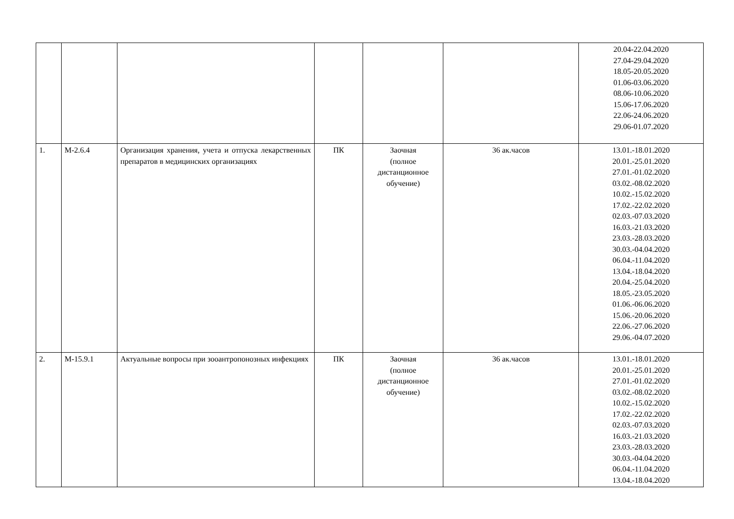| | | | | | | 20.04-22.04.2020 27.04-29.04.2020 18.05-20.05.2020 01.06-03.06.2020 08.06-10.06.2020 15.06-17.06.2020 22.06-24.06.2020 29.06-01.07.2020 |
| 1. | М-2.6.4 | Организация хранения, учета и отпуска лекарственных препаратов в медицинских организациях | ПК | Заочная (полное дистанционное обучение) | 36 ак.часов | 13.01.-18.01.2020 20.01.-25.01.2020 27.01.-01.02.2020 03.02.-08.02.2020 10.02.-15.02.2020 17.02.-22.02.2020 02.03.-07.03.2020 16.03.-21.03.2020 23.03.-28.03.2020 30.03.-04.04.2020 06.04.-11.04.2020 13.04.-18.04.2020 20.04.-25.04.2020 18.05.-23.05.2020 01.06.-06.06.2020 15.06.-20.06.2020 22.06.-27.06.2020 29.06.-04.07.2020 |
| 2. | М-15.9.1 | Актуальные вопросы при зооантропонозных инфекциях | ПК | Заочная (полное дистанционное обучение) | 36 ак.часов | 13.01.-18.01.2020 20.01.-25.01.2020 27.01.-01.02.2020 03.02.-08.02.2020 10.02.-15.02.2020 17.02.-22.02.2020 02.03.-07.03.2020 16.03.-21.03.2020 23.03.-28.03.2020 30.03.-04.04.2020 06.04.-11.04.2020 13.04.-18.04.2020 |